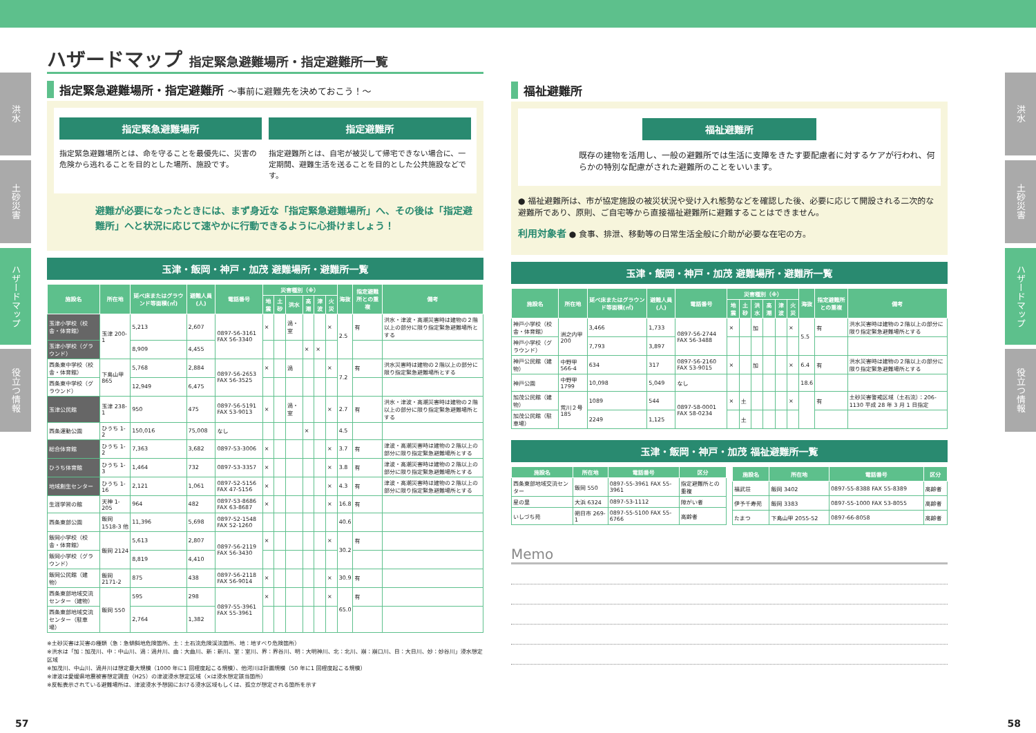洪水
土砂災害
ハザードマップ
役立つ情報
洪水
土砂災害
ハザードマップ
役立つ情報
ハザードマップ 指定緊急避難場所・指定避難所一覧
指定緊急避難場所・指定避難所 ～事前に避難先を決めておこう！～
指定緊急避難場所
指定緊急避難場所とは、命を守ることを最優先に、災害の危険から逃れることを目的とした場所、施設です。
指定避難所
指定避難所とは、自宅が被災して帰宅できない場合に、一定期間、避難生活を送ることを目的とした公共施設などです。
避難が必要になったときには、まず身近な「指定緊急避難場所」へ、その後は「指定避難所」へと状況に応じて速やかに行動できるように心掛けましょう！
玉津・飯岡・神戸・加茂 避難場所・避難所一覧
| 施設名 | 所在地 | 延べ床またはグラウンド等面積(㎡) | 避難人員(人) | 電話番号 | 災害種別（※） | | | | | | 海抜 | 指定避難所との重複 | 備考 |
| --- | --- | --- | --- | --- | --- | --- | --- | --- | --- | --- | --- | --- | --- |
| | | | | | 地震 | 土砂 | 洪水 | 高潮 | 津波 | 火災 | | | |
| 玉津小学校（校舎・体育館） | 玉津 200-1 | 5,213 | 2,607 | 0897-56-3161 FAX 56-3340 | × | | 渦・室 | | | × | 2.5 | 有 | 洪水・津波・高潮災害時は建物の２階以上の部分に限り指定緊急避難場所とする |
| 玉津小学校（グラウンド） | | 8,909 | 4,455 | | | | | × | × | | | | |
| 西条東中学校（校舎・体育館） | 下島山甲 865 | 5,768 | 2,884 | 0897-56-2653 FAX 56-3525 | × | | 渦 | | | × | 7.2 | 有 | 洪水災害時は建物の２階以上の部分に限り指定緊急避難場所とする |
| 西条東中学校（グラウンド） | | 12,949 | 6,475 | | | | | | | | | | |
| 玉津公民館 | 玉津 238-1 | 950 | 475 | 0897-56-5191 FAX 53-9013 | × | | 渦・室 | | | × | 2.7 | 有 | 洪水・津波・高潮災害時は建物の２階以上の部分に限り指定緊急避難場所とする |
| 西条運動公園 | ひうち 1-2 | 150,016 | 75,008 | なし | | | | × | | | 4.5 | | |
| 総合体育館 | ひうち 1-2 | 7,363 | 3,682 | 0897-53-3006 | × | | | | | × | 3.7 | 有 | 津波・高潮災害時は建物の２階以上の部分に限り指定緊急避難場所とする |
| ひうち体育館 | ひうち 1-3 | 1,464 | 732 | 0897-53-3357 | × | | | | | × | 3.8 | 有 | 津波・高潮災害時は建物の２階以上の部分に限り指定緊急避難場所とする |
| 地域創生センター | ひうち 1-16 | 2,121 | 1,061 | 0897-52-5156 FAX 47-5156 | × | | | | | × | 4.3 | 有 | 津波・高潮災害時は建物の２階以上の部分に限り指定緊急避難場所とする |
| 生涯学習の館 | 天神 1-205 | 964 | 482 | 0897-53-8686 FAX 63-8687 | × | | | | | × | 16.8 | 有 | |
| 西条東部公園 | 飯岡 1518-3 他 | 11,396 | 5,698 | 0897-52-1548 FAX 52-1260 | | | | | | | 40.6 | | |
| 飯岡小学校（校舎・体育館） | 飯岡 2124 | 5,613 | 2,807 | 0897-56-2119 FAX 56-3430 | × | | | | | × | 30.2 | 有 | |
| 飯岡小学校（グラウンド） | | 8,819 | 4,410 | | | | | | | | | | |
| 飯岡公民館（建物） | 飯岡 2171-2 | 875 | 438 | 0897-56-2118 FAX 56-9014 | × | | | | | × | 30.9 | 有 | |
| 西条東部地域交流センター（建物） | 飯岡 550 | 595 | 298 | 0897-55-3961 FAX 55-3961 | × | | | | | × | 65.0 | 有 | |
| 西条東部地域交流センター（駐車場） | | 2,764 | 1,382 | | | | | | | | | | |
※土砂災害は災害の種類（急：急傾斜地危険箇所、土：土石流危険渓流箇所、地：地すべり危険箇所）
※洪水は「加：加茂川、中：中山川、渦：渦井川、曲：大曲川、新：新川、室：室川、界：界谷川、明：大明神川、北：北川、崩：崩口川、日：大日川、妙：妙谷川」浸水想定区域
※加茂川、中山川、渦井川は想定最大規模（1000 年に1 回程度起こる規模）、他河川は計画規模（50 年に1 回程度起こる規模）
※津波は愛媛県地震被害想定調査（H25）の津波浸水想定区域（×は浸水想定該当箇所）
※反転表示されている避難場所は、津波浸水予想図における浸水区域もしくは、孤立が想定される箇所を示す
福祉避難所
福祉避難所
既存の建物を活用し、一般の避難所では生活に支障をきたす要配慮者に対するケアが行われ、何らかの特別な配慮がされた避難所のことをいいます。
● 福祉避難所は、市が協定施設の被災状況や受け入れ態勢などを確認した後、必要に応じて開設される二次的な避難所であり、原則、ご自宅等から直接福祉避難所に避難することはできません。
利用対象者 ● 食事、排泄、移動等の日常生活全般に介助が必要な在宅の方。
玉津・飯岡・神戸・加茂 避難場所・避難所一覧
| 施設名 | 所在地 | 延べ床またはグラウンド等面積(㎡) | 避難人員(人) | 電話番号 | 災害種別（※） | | | | | | 海抜 | 指定避難所との重複 | 備考 |
| --- | --- | --- | --- | --- | --- | --- | --- | --- | --- | --- | --- | --- | --- |
| | | | | | 地震 | 土砂 | 洪水 | 高潮 | 津波 | 火災 | | | |
| 神戸小学校（校舎・体育館） | 洲之内甲 200 | 3,466 | 1,733 | 0897-56-2744 FAX 56-3488 | × | | 加 | | | × | 5.5 | 有 | 洪水災害時は建物の２階以上の部分に限り指定緊急避難場所とする |
| 神戸小学校（グラウンド） | | 7,793 | 3,897 | | | | | | | | | | |
| 神戸公民館（建物） | 中野甲 566-4 | 634 | 317 | 0897-56-2160 FAX 53-9015 | × | | 加 | | | × | 6.4 | 有 | 洪水災害時は建物の２階以上の部分に限り指定緊急避難場所とする |
| 神戸公園 | 中野甲 1799 | 10,098 | 5,049 | なし | | | | | | | 18.6 | | |
| 加茂公民館（建物） | 荒川２号 185 | 1089 | 544 | 0897-58-0001 FAX 58-0234 | × | 土 | | | | × | | 有 | 土砂災害警戒区域（土石流）：206-1130 平成 28 年 3 月 1 日指定 |
| 加茂公民館（駐車場） | | 2249 | 1,125 | | | 土 | | | | | | | |
玉津・飯岡・神戸・加茂 福祉避難所一覧
| 施設名 | 所在地 | 電話番号 | 区分 |
| --- | --- | --- | --- |
| 西条東部地域交流センター | 飯岡 550 | 0897-55-3961 FAX 55-3961 | 指定避難所との重複 |
| 星の里 | 大浜 6324 | 0897-53-1112 | 障がい者 |
| いしづち苑 | 朔日市 269-1 | 0897-55-5100 FAX 55-6766 | 高齢者 |
| 施設名 | 所在地 | 電話番号 | 区分 |
| --- | --- | --- | --- |
| 福武荘 | 飯岡 3402 | 0897-55-8388 FAX 55-8389 | 高齢者 |
| 伊予千寿苑 | 飯岡 3383 | 0897-55-1000 FAX 53-8055 | 高齢者 |
| たまつ | 下島山甲 2055-52 | 0897-66-8058 | 高齢者 |
Memo
57 58